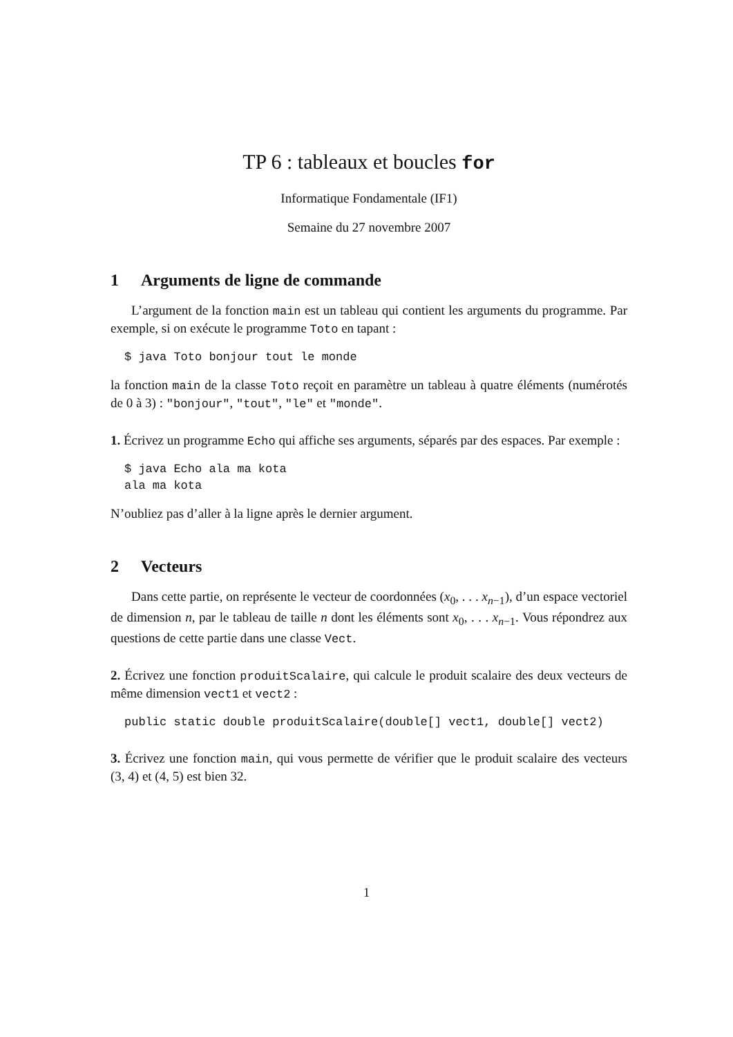TP 6 : tableaux et boucles for
Informatique Fondamentale (IF1)
Semaine du 27 novembre 2007
1 Arguments de ligne de commande
L’argument de la fonction main est un tableau qui contient les arguments du programme. Par exemple, si on exécute le programme Toto en tapant :
$ java Toto bonjour tout le monde
la fonction main de la classe Toto reçoit en paramètre un tableau à quatre éléments (numérotés de 0 à 3) : "bonjour", "tout", "le" et "monde".
1. Écrivez un programme Echo qui affiche ses arguments, séparés par des espaces. Par exemple :
$ java Echo ala ma kota
ala ma kota
N’oubliez pas d’aller à la ligne après le dernier argument.
2 Vecteurs
Dans cette partie, on représente le vecteur de coordonnées (x<sub>0</sub>, . . . x<sub>n−1</sub>), d’un espace vectoriel de dimension n, par le tableau de taille n dont les éléments sont x<sub>0</sub>, . . . x<sub>n−1</sub>. Vous répondrez aux questions de cette partie dans une classe Vect.
2. Écrivez une fonction produitScalaire, qui calcule le produit scalaire des deux vecteurs de même dimension vect1 et vect2 :
public static double produitScalaire(double[] vect1, double[] vect2)
3. Écrivez une fonction main, qui vous permette de vérifier que le produit scalaire des vecteurs (3, 4) et (4, 5) est bien 32.
1